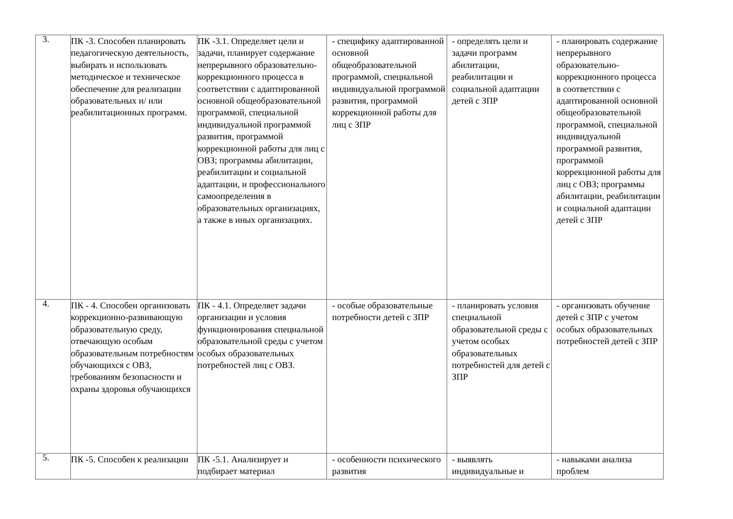| 3. | ПК -3. Способен планировать педагогическую деятельность, выбирать и использовать методическое и техническое обеспечение для реализации образовательных и/ или реабилитационных программ. | ПК -3.1. Определяет цели и задачи, планирует содержание непрерывного образовательно-коррекционного процесса в соответствии с адаптированной основной общеобразовательной программой, специальной индивидуальной программой развития, программой коррекционной работы для лиц с ОВЗ; программы абилитации, реабилитации и социальной адаптации, и профессионального самоопределения в образовательных организациях, а также в иных организациях. | - специфику адаптированной основной общеобразовательной программой, специальной индивидуальной программой развития, программой коррекционной работы для лиц с ЗПР | - определять цели и задачи программ абилитации, реабилитации и социальной адаптации детей с ЗПР | - планировать содержание непрерывного образовательно-коррекционного процесса в соответствии с адаптированной основной общеобразовательной программой, специальной индивидуальной программой развития, программой коррекционной работы для лиц с ОВЗ; программы абилитации, реабилитации и социальной адаптации детей с ЗПР |
| 4. | ПК - 4. Способен организовать коррекционно-развивающую образовательную среду, отвечающую особым образовательным потребностям обучающихся с ОВЗ, требованиям безопасности и охраны здоровья обучающихся | ПК - 4.1. Определяет задачи организации и условия функционирования специальной образовательной среды с учетом особых образовательных потребностей лиц с ОВЗ. | - особые образовательные потребности детей с ЗПР | - планировать условия специальной образовательной среды с учетом особых образовательных потребностей для детей с ЗПР | - организовать обучение детей с ЗПР с учетом особых образовательных потребностей детей с ЗПР |
| 5. | ПК -5. Способен к реализации | ПК -5.1. Анализирует и подбирает материал | - особенности психического развития | - выявлять индивидуальные и | - навыками анализа проблем |